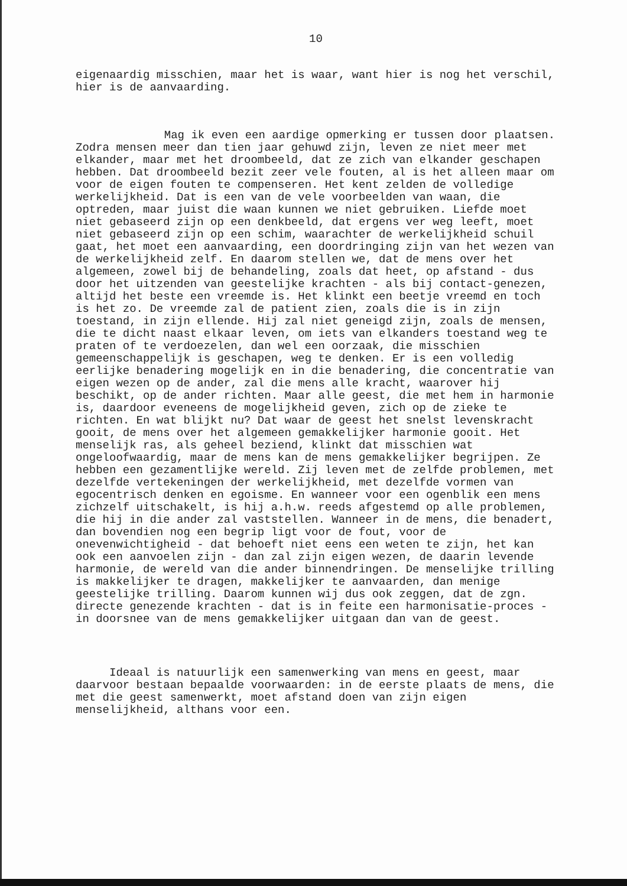10
eigenaardig misschien, maar het is waar, want hier is nog het verschil, hier is de aanvaarding.
Mag ik even een aardige opmerking er tussen door plaatsen. Zodra mensen meer dan tien jaar gehuwd zijn, leven ze niet meer met elkander, maar met het droombeeld, dat ze zich van elkander geschapen hebben. Dat droombeeld bezit zeer vele fouten, al is het alleen maar om voor de eigen fouten te compenseren. Het kent zelden de volledige werkelijkheid. Dat is een van de vele voorbeelden van waan, die optreden, maar juist die waan kunnen we niet gebruiken. Liefde moet niet gebaseerd zijn op een denkbeeld, dat ergens ver weg leeft, moet niet gebaseerd zijn op een schim, waarachter de werkelijkheid schuil gaat, het moet een aanvaarding, een doordringing zijn van het wezen van de werkelijkheid zelf. En daarom stellen we, dat de mens over het algemeen, zowel bij de behandeling, zoals dat heet, op afstand - dus door het uitzenden van geestelijke krachten - als bij contact-genezen, altijd het beste een vreemde is. Het klinkt een beetje vreemd en toch is het zo. De vreemde zal de patient zien, zoals die is in zijn toestand, in zijn ellende. Hij zal niet geneigd zijn, zoals de mensen, die te dicht naast elkaar leven, om iets van elkanders toestand weg te praten of te verdoezelen, dan wel een oorzaak, die misschien gemeenschappelijk is geschapen, weg te denken. Er is een volledig eerlijke benadering mogelijk en in die benadering, die concentratie van eigen wezen op de ander, zal die mens alle kracht, waarover hij beschikt, op de ander richten. Maar alle geest, die met hem in harmonie is, daardoor eveneens de mogelijkheid geven, zich op de zieke te richten. En wat blijkt nu? Dat waar de geest het snelst levenskracht gooit, de mens over het algemeen gemakkelijker harmonie gooit. Het menselijk ras, als geheel beziend, klinkt dat misschien wat ongeloofwaardig, maar de mens kan de mens gemakkelijker begrijpen. Ze hebben een gezamentlijke wereld. Zij leven met de zelfde problemen, met dezelfde vertekeningen der werkelijkheid, met dezelfde vormen van egocentrisch denken en egoisme. En wanneer voor een ogenblik een mens zichzelf uitschakelt, is hij a.h.w. reeds afgestemd op alle problemen, die hij in die ander zal vaststellen. Wanneer in de mens, die benadert, dan bovendien nog een begrip ligt voor de fout, voor de onevenwichtigheid - dat behoeft niet eens een weten te zijn, het kan ook een aanvoelen zijn - dan zal zijn eigen wezen, de daarin levende harmonie, de wereld van die ander binnendringen. De menselijke trilling is makkelijker te dragen, makkelijker te aanvaarden, dan menige geestelijke trilling. Daarom kunnen wij dus ook zeggen, dat de zgn. directe genezende krachten - dat is in feite een harmonisatie-proces - in doorsnee van de mens gemakkelijker uitgaan dan van de geest.
Ideaal is natuurlijk een samenwerking van mens en geest, maar daarvoor bestaan bepaalde voorwaarden: in de eerste plaats de mens, die met die geest samenwerkt, moet afstand doen van zijn eigen menselijkheid, althans voor een.